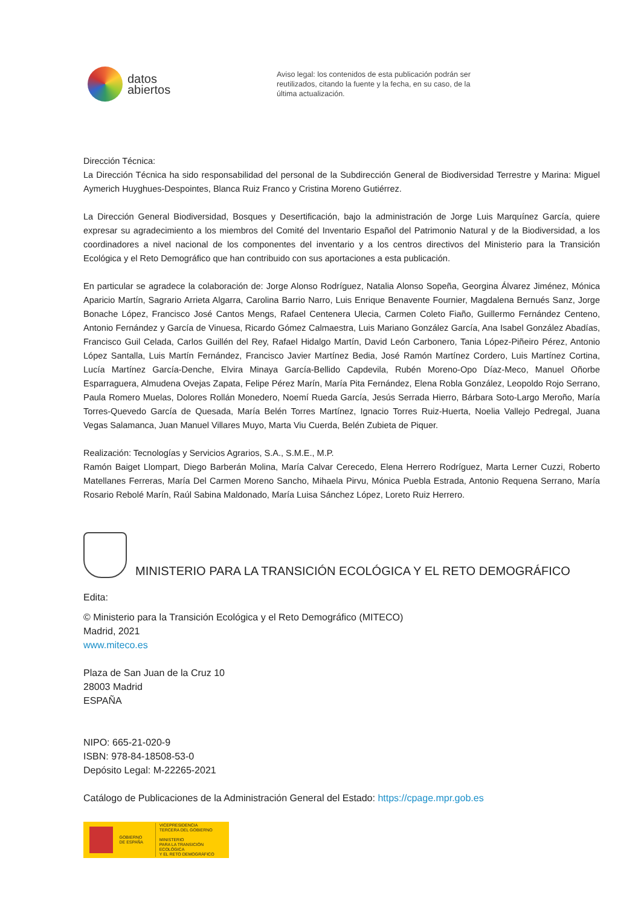datos
abiertos
Aviso legal: los contenidos de esta publicación podrán ser reutilizados, citando la fuente y la fecha, en su caso, de la última actualización.
Dirección Técnica:
La Dirección Técnica ha sido responsabilidad del personal de la Subdirección General de Biodiversidad Terrestre y Marina: Miguel Aymerich Huyghues-Despointes, Blanca Ruiz Franco y Cristina Moreno Gutiérrez.
La Dirección General Biodiversidad, Bosques y Desertificación, bajo la administración de Jorge Luis Marquínez García, quiere expresar su agradecimiento a los miembros del Comité del Inventario Español del Patrimonio Natural y de la Biodiversidad, a los coordinadores a nivel nacional de los componentes del inventario y a los centros directivos del Ministerio para la Transición Ecológica y el Reto Demográfico que han contribuido con sus aportaciones a esta publicación.
En particular se agradece la colaboración de: Jorge Alonso Rodríguez, Natalia Alonso Sopeña, Georgina Álvarez Jiménez, Mónica Aparicio Martín, Sagrario Arrieta Algarra, Carolina Barrio Narro, Luis Enrique Benavente Fournier, Magdalena Bernués Sanz, Jorge Bonache López, Francisco José Cantos Mengs, Rafael Centenera Ulecia, Carmen Coleto Fiaño, Guillermo Fernández Centeno, Antonio Fernández y García de Vinuesa, Ricardo Gómez Calmaestra, Luis Mariano González García, Ana Isabel González Abadías, Francisco Guil Celada, Carlos Guillén del Rey, Rafael Hidalgo Martín, David León Carbonero, Tania López-Piñeiro Pérez, Antonio López Santalla, Luis Martín Fernández, Francisco Javier Martínez Bedia, José Ramón Martínez Cordero, Luis Martínez Cortina, Lucía Martínez García-Denche, Elvira Minaya García-Bellido Capdevila, Rubén Moreno-Opo Díaz-Meco, Manuel Oñorbe Esparraguera, Almudena Ovejas Zapata, Felipe Pérez Marín, María Pita Fernández, Elena Robla González, Leopoldo Rojo Serrano, Paula Romero Muelas, Dolores Rollán Monedero, Noemí Rueda García, Jesús Serrada Hierro, Bárbara Soto-Largo Meroño, María Torres-Quevedo García de Quesada, María Belén Torres Martínez, Ignacio Torres Ruiz-Huerta, Noelia Vallejo Pedregal, Juana Vegas Salamanca, Juan Manuel Villares Muyo, Marta Viu Cuerda, Belén Zubieta de Piquer.
Realización: Tecnologías y Servicios Agrarios, S.A., S.M.E., M.P.
Ramón Baiget Llompart, Diego Barberán Molina, María Calvar Cerecedo, Elena Herrero Rodríguez, Marta Lerner Cuzzi, Roberto Matellanes Ferreras, María Del Carmen Moreno Sancho, Mihaela Pirvu, Mónica Puebla Estrada, Antonio Requena Serrano, María Rosario Rebolé Marín, Raúl Sabina Maldonado, María Luisa Sánchez López, Loreto Ruiz Herrero.
MINISTERIO PARA LA TRANSICIÓN ECOLÓGICA Y EL RETO DEMOGRÁFICO
Edita:
© Ministerio para la Transición Ecológica y el Reto Demográfico (MITECO)
Madrid, 2021
www.miteco.es
Plaza de San Juan de la Cruz 10
28003 Madrid
ESPAÑA
NIPO: 665-21-020-9
ISBN: 978-84-18508-53-0
Depósito Legal: M-22265-2021
Catálogo de Publicaciones de la Administración General del Estado: https://cpage.mpr.gob.es
GOBIERNO
DE ESPAÑA
VICEPRESIDENCIA
TERCERA DEL GOBIERNO
MINISTERIO
PARA LA TRANSICIÓN ECOLÓGICA
Y EL RETO DEMOGRÁFICO